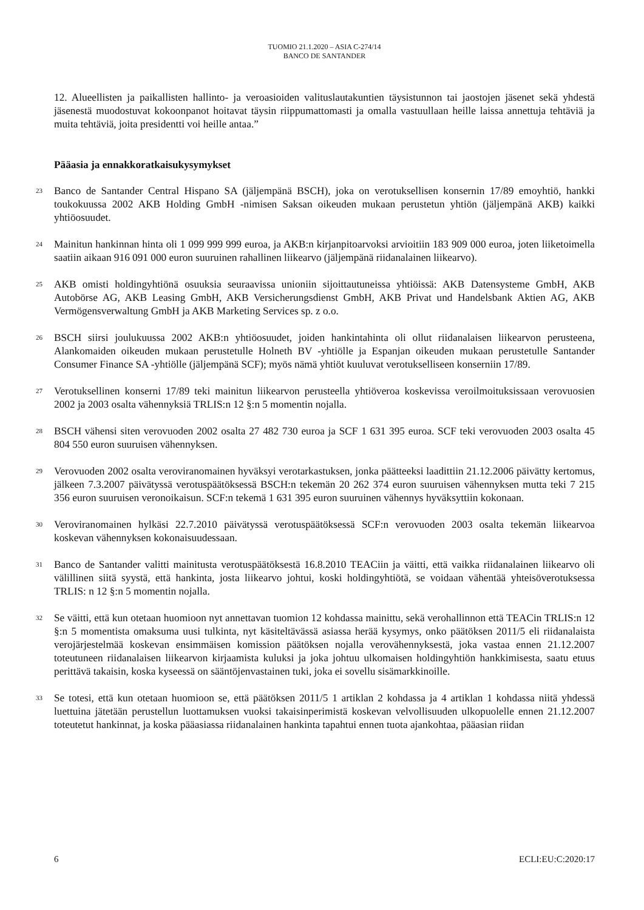TUOMIO 21.1.2020 – ASIA C-274/14
BANCO DE SANTANDER
12. Alueellisten ja paikallisten hallinto- ja veroasioiden valituslautakuntien täysistunnon tai jaostojen jäsenet sekä yhdestä jäsenestä muodostuvat kokoonpanot hoitavat täysin riippumattomasti ja omalla vastuullaan heille laissa annettuja tehtäviä ja muita tehtäviä, joita presidentti voi heille antaa.”
Pääasia ja ennakkoratkaisukysymykset
23
Banco de Santander Central Hispano SA (jäljempänä BSCH), joka on verotuksellisen konsernin 17/89 emoyhtiö, hankki toukokuussa 2002 AKB Holding GmbH -nimisen Saksan oikeuden mukaan perustetun yhtiön (jäljempänä AKB) kaikki yhtiöosuudet.
24
Mainitun hankinnan hinta oli 1 099 999 999 euroa, ja AKB:n kirjanpitoarvoksi arvioitiin 183 909 000 euroa, joten liiketoimella saatiin aikaan 916 091 000 euron suuruinen rahallinen liikearvo (jäljempänä riidanalainen liikearvo).
25
AKB omisti holdingyhtiönä osuuksia seuraavissa unioniin sijoittautuneissa yhtiöissä: AKB Datensysteme GmbH, AKB Autobörse AG, AKB Leasing GmbH, AKB Versicherungsdienst GmbH, AKB Privat und Handelsbank Aktien AG, AKB Vermögensverwaltung GmbH ja AKB Marketing Services sp. z o.o.
26
BSCH siirsi joulukuussa 2002 AKB:n yhtiöosuudet, joiden hankintahinta oli ollut riidanalaisen liikearvon perusteena, Alankomaiden oikeuden mukaan perustetulle Holneth BV -yhtiölle ja Espanjan oikeuden mukaan perustetulle Santander Consumer Finance SA -yhtiölle (jäljempänä SCF); myös nämä yhtiöt kuuluvat verotukselliseen konserniin 17/89.
27
Verotuksellinen konserni 17/89 teki mainitun liikearvon perusteella yhtiöveroa koskevissa veroilmoituksissaan verovuosien 2002 ja 2003 osalta vähennyksiä TRLIS:n 12 §:n 5 momentin nojalla.
28
BSCH vähensi siten verovuoden 2002 osalta 27 482 730 euroa ja SCF 1 631 395 euroa. SCF teki verovuoden 2003 osalta 45 804 550 euron suuruisen vähennyksen.
29
Verovuoden 2002 osalta veroviranomainen hyväksyi verotarkastuksen, jonka päätteeksi laadittiin 21.12.2006 päivätty kertomus, jälkeen 7.3.2007 päivätyssä verotuspäätöksessä BSCH:n tekemän 20 262 374 euron suuruisen vähennyksen mutta teki 7 215 356 euron suuruisen veronoikaisun. SCF:n tekemä 1 631 395 euron suuruinen vähennys hyväksyttiin kokonaan.
30
Veroviranomainen hylkäsi 22.7.2010 päivätyssä verotuspäätöksessä SCF:n verovuoden 2003 osalta tekemän liikearvoa koskevan vähennyksen kokonaisuudessaan.
31
Banco de Santander valitti mainitusta verotuspäätöksestä 16.8.2010 TEACiin ja väitti, että vaikka riidanalainen liikearvo oli välillinen siitä syystä, että hankinta, josta liikearvo johtui, koski holdingyhtiötä, se voidaan vähentää yhteisöverotuksessa TRLIS: n 12 §:n 5 momentin nojalla.
32
Se väitti, että kun otetaan huomioon nyt annettavan tuomion 12 kohdassa mainittu, sekä verohallinnon että TEACin TRLIS:n 12 §:n 5 momentista omaksuma uusi tulkinta, nyt käsiteltävässä asiassa herää kysymys, onko päätöksen 2011/5 eli riidanalaista verojärjestelmää koskevan ensimmäisen komission päätöksen nojalla verovähennyksestä, joka vastaa ennen 21.12.2007 toteutuneen riidanalaisen liikearvon kirjaamista kuluksi ja joka johtuu ulkomaisen holdingyhtiön hankkimisesta, saatu etuus perittävä takaisin, koska kyseessä on sääntöjenvastainen tuki, joka ei sovellu sisämarkkinoille.
33
Se totesi, että kun otetaan huomioon se, että päätöksen 2011/5 1 artiklan 2 kohdassa ja 4 artiklan 1 kohdassa niitä yhdessä luettuina jätetään perustellun luottamuksen vuoksi takaisinperimistä koskevan velvollisuuden ulkopuolelle ennen 21.12.2007 toteutetut hankinnat, ja koska pääasiassa riidanalainen hankinta tapahtui ennen tuota ajankohtaa, pääasian riidan
6 ECLI:EU:C:2020:17